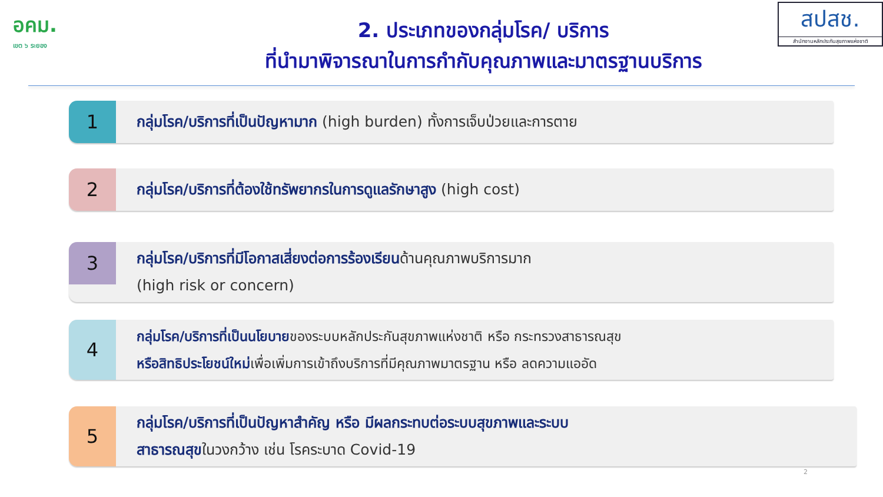อคม.
เขต ๖ ระยอง
2. ประเภทของกลุ่มโรค/ บริการ
ที่นำมาพิจารณาในการกำกับคุณภาพและมาตรฐานบริการ
สปสช.
สำนักงานหลักประกันสุขภาพแห่งชาติ
1
กลุ่มโรค/บริการที่เป็นปัญหามาก (high burden) ทั้งการเจ็บป่วยและการตาย
2
กลุ่มโรค/บริการที่ต้องใช้ทรัพยากรในการดูแลรักษาสูง (high cost)
3
กลุ่มโรค/บริการที่มีโอกาสเสี่ยงต่อการร้องเรียน ด้านคุณภาพบริการมาก
(high risk or concern)
4
กลุ่มโรค/บริการที่เป็นนโยบาย ของระบบหลักประกันสุขภาพแห่งชาติ หรือ กระทรวงสาธารณสุข
หรือสิทธิประโยชน์ใหม่เพื่อเพิ่มการเข้าถึงบริการที่มีคุณภาพมาตรฐาน หรือ ลดความแออัด
5
กลุ่มโรค/บริการที่เป็นปัญหาสำคัญ หรือ มีผลกระทบต่อระบบสุขภาพและระบบ
สาธารณสุข ในวงกว้าง เช่น โรคระบาด Covid-19
2